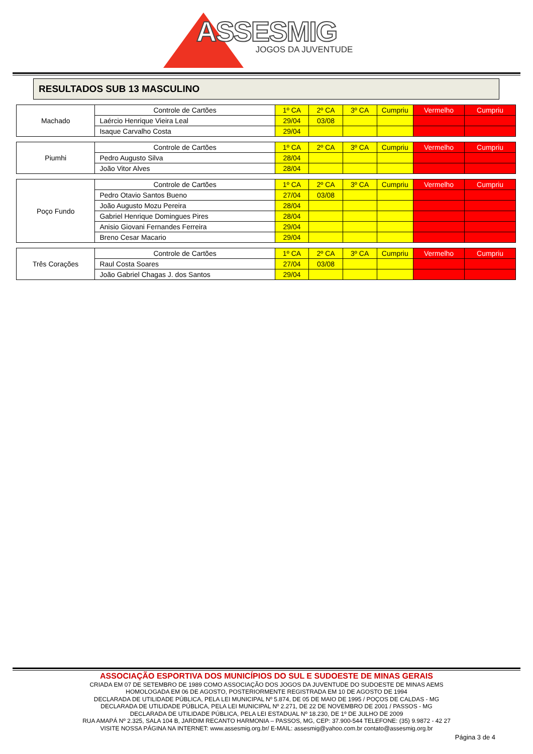ASSESMIG
JOGOS DA JUVENTUDE
RESULTADOS SUB 13 MASCULINO
| Machado | Controle de Cartões | 1º CA | 2º CA | 3º CA | Cumpriu | Vermelho | Cumpriu |
| | Laércio Henrique Vieira Leal | 29/04 | 03/08 | | | | |
| | Isaque Carvalho Costa | 29/04 | | | | | |
| Piumhi | Controle de Cartões | 1º CA | 2º CA | 3º CA | Cumpriu | Vermelho | Cumpriu |
| | Pedro Augusto Silva | 28/04 | | | | | |
| | João Vitor Alves | 28/04 | | | | | |
| Poço Fundo | Controle de Cartões | 1º CA | 2º CA | 3º CA | Cumpriu | Vermelho | Cumpriu |
| | Pedro Otavio Santos Bueno | 27/04 | 03/08 | | | | |
| | João Augusto Mozu Pereira | 28/04 | | | | | |
| | Gabriel Henrique Domingues Pires | 28/04 | | | | | |
| | Anisio Giovani Fernandes Ferreira | 29/04 | | | | | |
| | Breno Cesar Macario | 29/04 | | | | | |
| Três Corações | Controle de Cartões | 1º CA | 2º CA | 3º CA | Cumpriu | Vermelho | Cumpriu |
| | Raul Costa Soares | 27/04 | 03/08 | | | | |
| | João Gabriel Chagas J. dos Santos | 29/04 | | | | | |
ASSOCIAÇÃO ESPORTIVA DOS MUNICÍPIOS DO SUL E SUDOESTE DE MINAS GERAIS
CRIADA EM 07 DE SETEMBRO DE 1989 COMO ASSOCIAÇÃO DOS JOGOS DA JUVENTUDE DO SUDOESTE DE MINAS AEMS
HOMOLOGADA EM 06 DE AGOSTO, POSTERIORMENTE REGISTRADA EM 10 DE AGOSTO DE 1994
DECLARADA DE UTILIDADE PÚBLICA, PELA LEI MUNICIPAL Nº 5.874, DE 05 DE MAIO DE 1995 / POÇOS DE CALDAS - MG
DECLARADA DE UTILIDADE PÚBLICA, PELA LEI MUNICIPAL Nº 2.271, DE 22 DE NOVEMBRO DE 2001 / PASSOS - MG
DECLARADA DE UTILIDADE PÚBLICA, PELA LEI ESTADUAL Nº 18.230, DE 1º DE JULHO DE 2009
RUA AMAPÁ Nº 2.325, SALA 104 B, JARDIM RECANTO HARMONIA – PASSOS, MG, CEP: 37.900-544 TELEFONE: (35) 9.9872 - 42 27
VISITE NOSSA PÁGINA NA INTERNET: www.assesmig.org.br/ E-MAIL: assesmig@yahoo.com.br contato@assesmig.org.br
Página 3 de 4